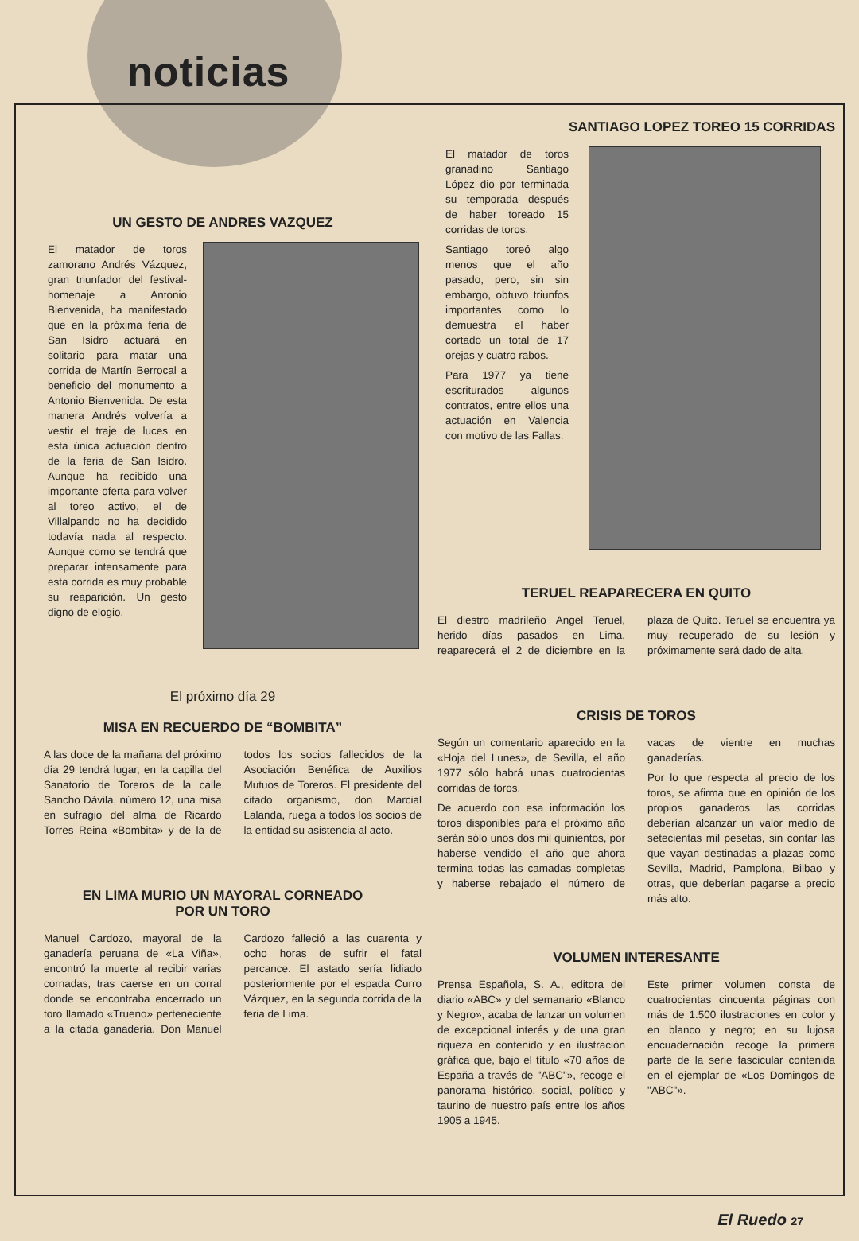noticias
UN GESTO DE ANDRES VAZQUEZ
El matador de toros zamorano Andrés Vázquez, gran triunfador del festival-homenaje a Antonio Bienvenida, ha manifestado que en la próxima feria de San Isidro actuará en solitario para matar una corrida de Martín Berrocal a beneficio del monumento a Antonio Bienvenida. De esta manera Andrés volvería a vestir el traje de luces en esta única actuación dentro de la feria de San Isidro. Aunque ha recibido una importante oferta para volver al toreo activo, el de Villalpando no ha decidido todavía nada al respecto. Aunque como se tendrá que preparar intensamente para esta corrida es muy probable su reaparición. Un gesto digno de elogio.
El próximo día 29
MISA EN RECUERDO DE “BOMBITA”
A las doce de la mañana del próximo día 29 tendrá lugar, en la capilla del Sanatorio de Toreros de la calle Sancho Dávila, número 12, una misa en sufragio del alma de Ricardo Torres Reina «Bombita» y de la de todos los socios fallecidos de la Asociación Benéfica de Auxilios Mutuos de Toreros. El presidente del citado organismo, don Marcial Lalanda, ruega a todos los socios de la entidad su asistencia al acto.
EN LIMA MURIO UN MAYORAL CORNEADO
POR UN TORO
Manuel Cardozo, mayoral de la ganadería peruana de «La Viña», encontró la muerte al recibir varias cornadas, tras caerse en un corral donde se encontraba encerrado un toro llamado «Trueno» perteneciente a la citada ganadería. Don Manuel Cardozo falleció a las cuarenta y ocho horas de sufrir el fatal percance. El astado sería lidiado posteriormente por el espada Curro Vázquez, en la segunda corrida de la feria de Lima.
SANTIAGO LOPEZ TOREO 15 CORRIDAS
El matador de toros granadino Santiago López dio por terminada su temporada después de haber toreado 15 corridas de toros.
Santiago toreó algo menos que el año pasado, pero, sin sin embargo, obtuvo triunfos importantes como lo demuestra el haber cortado un total de 17 orejas y cuatro rabos.
Para 1977 ya tiene escriturados algunos contratos, entre ellos una actuación en Valencia con motivo de las Fallas.
TERUEL REAPARECERA EN QUITO
El diestro madrileño Angel Teruel, herido días pasados en Lima, reaparecerá el 2 de diciembre en la plaza de Quito. Teruel se encuentra ya muy recuperado de su lesión y próximamente será dado de alta.
CRISIS DE TOROS
Según un comentario aparecido en la «Hoja del Lunes», de Sevilla, el año 1977 sólo habrá unas cuatrocientas corridas de toros.
De acuerdo con esa información los toros disponibles para el próximo año serán sólo unos dos mil quinientos, por haberse vendido el año que ahora termina todas las camadas completas y haberse rebajado el número de vacas de vientre en muchas ganaderías.
Por lo que respecta al precio de los toros, se afirma que en opinión de los propios ganaderos las corridas deberían alcanzar un valor medio de setecientas mil pesetas, sin contar las que vayan destinadas a plazas como Sevilla, Madrid, Pamplona, Bilbao y otras, que deberían pagarse a precio más alto.
VOLUMEN INTERESANTE
Prensa Española, S. A., editora del diario «ABC» y del semanario «Blanco y Negro», acaba de lanzar un volumen de excepcional interés y de una gran riqueza en contenido y en ilustración gráfica que, bajo el título «70 años de España a través de "ABC"», recoge el panorama histórico, social, político y taurino de nuestro país entre los años 1905 a 1945.
Este primer volumen consta de cuatrocientas cincuenta páginas con más de 1.500 ilustraciones en color y en blanco y negro; en su lujosa encuadernación recoge la primera parte de la serie fascicular contenida en el ejemplar de «Los Domingos de "ABC"».
El Ruedo 27